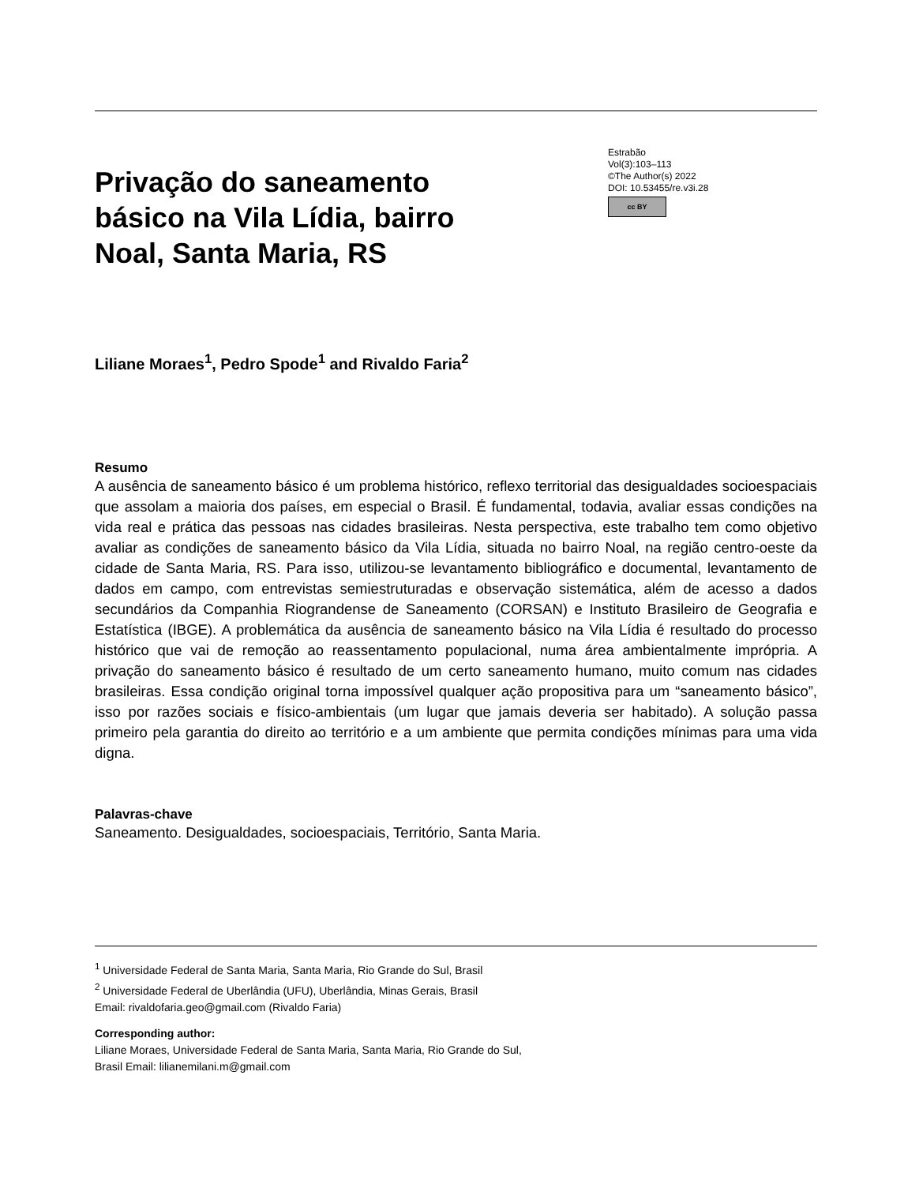Privação do saneamento básico na Vila Lídia, bairro Noal, Santa Maria, RS
Estrabão
Vol(3):103–113
©The Author(s) 2022
DOI: 10.53455/re.v3i.28
cc BY
Liliane Moraes<sup>1</sup>, Pedro Spode<sup>1</sup> and Rivaldo Faria<sup>2</sup>
Resumo
A ausência de saneamento básico é um problema histórico, reflexo territorial das desigualdades socioespaciais que assolam a maioria dos países, em especial o Brasil. É fundamental, todavia, avaliar essas condições na vida real e prática das pessoas nas cidades brasileiras. Nesta perspectiva, este trabalho tem como objetivo avaliar as condições de saneamento básico da Vila Lídia, situada no bairro Noal, na região centro-oeste da cidade de Santa Maria, RS. Para isso, utilizou-se levantamento bibliográfico e documental, levantamento de dados em campo, com entrevistas semiestruturadas e observação sistemática, além de acesso a dados secundários da Companhia Riograndense de Saneamento (CORSAN) e Instituto Brasileiro de Geografia e Estatística (IBGE). A problemática da ausência de saneamento básico na Vila Lídia é resultado do processo histórico que vai de remoção ao reassentamento populacional, numa área ambientalmente imprópria. A privação do saneamento básico é resultado de um certo saneamento humano, muito comum nas cidades brasileiras. Essa condição original torna impossível qualquer ação propositiva para um “saneamento básico”, isso por razões sociais e físico-ambientais (um lugar que jamais deveria ser habitado). A solução passa primeiro pela garantia do direito ao território e a um ambiente que permita condições mínimas para uma vida digna.
Palavras-chave
Saneamento. Desigualdades, socioespaciais, Território, Santa Maria.
<sup>1</sup> Universidade Federal de Santa Maria, Santa Maria, Rio Grande do Sul, Brasil
<sup>2</sup> Universidade Federal de Uberlândia (UFU), Uberlândia, Minas Gerais, Brasil
Email: rivaldofaria.geo@gmail.com (Rivaldo Faria)
Corresponding author:
Liliane Moraes, Universidade Federal de Santa Maria, Santa Maria, Rio Grande do Sul,
Brasil Email: lilianemilani.m@gmail.com